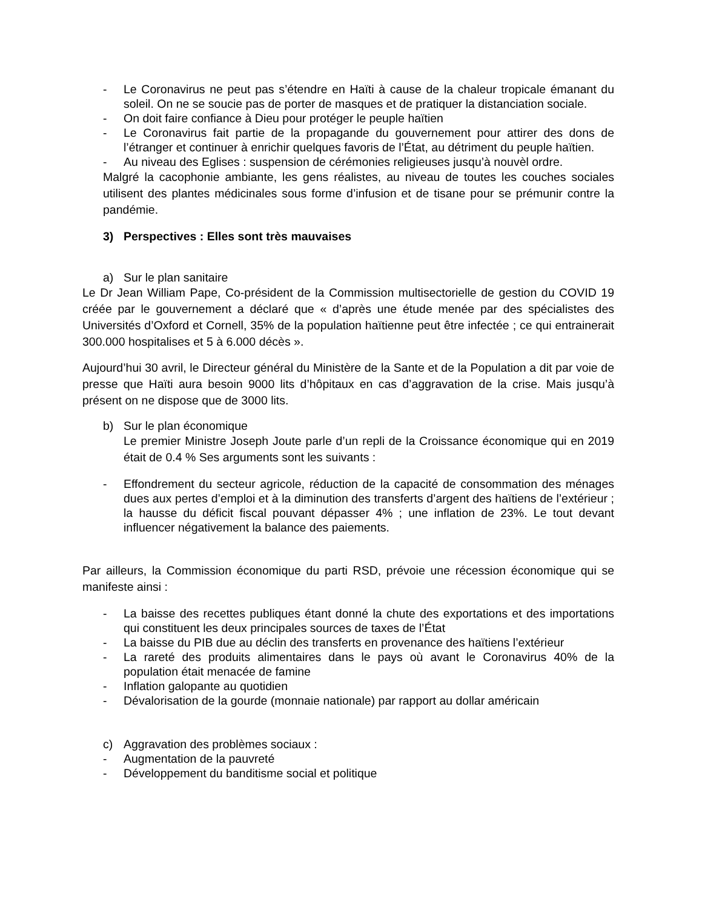- Le Coronavirus ne peut pas s’étendre en Haïti à cause de la chaleur tropicale émanant du soleil. On ne se soucie pas de porter de masques et de pratiquer la distanciation sociale.
- On doit faire confiance à Dieu pour protéger le peuple haïtien
- Le Coronavirus fait partie de la propagande du gouvernement pour attirer des dons de l’étranger et continuer à enrichir quelques favoris de l’État, au détriment du peuple haïtien.
- Au niveau des Eglises : suspension de cérémonies religieuses jusqu’à nouvèl ordre.
Malgré la cacophonie ambiante, les gens réalistes, au niveau de toutes les couches sociales utilisent des plantes médicinales sous forme d’infusion et de tisane pour se prémunir contre la pandémie.
3) Perspectives : Elles sont très mauvaises
a) Sur le plan sanitaire
Le Dr Jean William Pape, Co-président de la Commission multisectorielle de gestion du COVID 19 créée par le gouvernement a déclaré que « d’après une étude menée par des spécialistes des Universités d’Oxford et Cornell, 35% de la population haïtienne peut être infectée ; ce qui entrainerait 300.000 hospitalises et 5 à 6.000 décès ».
Aujourd’hui 30 avril, le Directeur général du Ministère de la Sante et de la Population a dit par voie de presse que Haïti aura besoin 9000 lits d’hôpitaux en cas d’aggravation de la crise. Mais jusqu’à présent on ne dispose que de 3000 lits.
b) Sur le plan économique
Le premier Ministre Joseph Joute parle d’un repli de la Croissance économique qui en 2019 était de 0.4 % Ses arguments sont les suivants :
- Effondrement du secteur agricole, réduction de la capacité de consommation des ménages dues aux pertes d’emploi et à la diminution des transferts d’argent des haïtiens de l’extérieur ; la hausse du déficit fiscal pouvant dépasser 4% ; une inflation de 23%. Le tout devant influencer négativement la balance des paiements.
Par ailleurs, la Commission économique du parti RSD, prévoie une récession économique qui se manifeste ainsi :
- La baisse des recettes publiques étant donné la chute des exportations et des importations qui constituent les deux principales sources de taxes de l’État
- La baisse du PIB due au déclin des transferts en provenance des haïtiens l’extérieur
- La rareté des produits alimentaires dans le pays où avant le Coronavirus 40% de la population était menacée de famine
- Inflation galopante au quotidien
- Dévalorisation de la gourde (monnaie nationale) par rapport au dollar américain
c) Aggravation des problèmes sociaux :
- Augmentation de la pauvreté
- Développement du banditisme social et politique